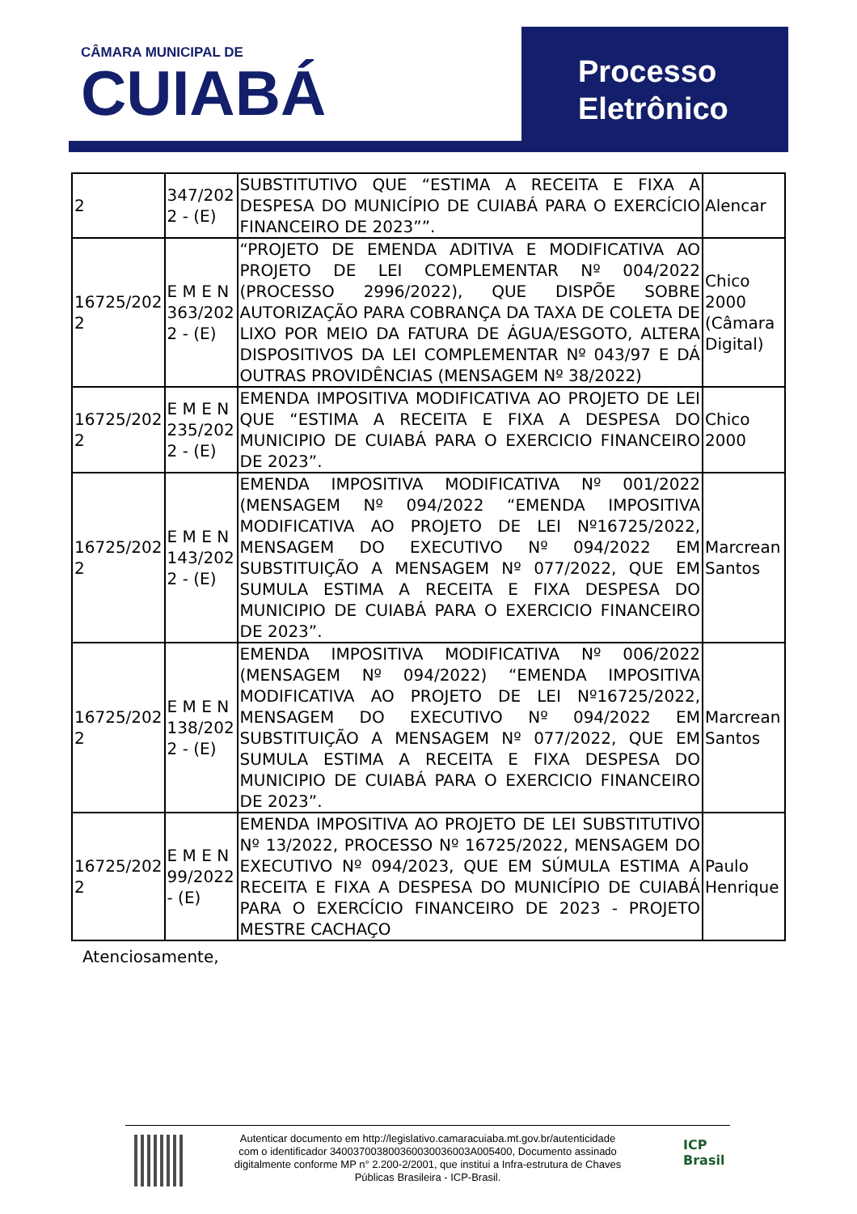CÂMARA MUNICIPAL DE
CUIABÁ
Processo
Eletrônico
| 2 | 347/202 2 - (E) | SUBSTITUTIVO QUE “ESTIMA A RECEITA E FIXA A DESPESA DO MUNICÍPIO DE CUIABÁ PARA O EXERCÍCIO FINANCEIRO DE 2023””. | Alencar |
| 16725/202 2 | E M E N 363/202 2 - (E) | “PROJETO DE EMENDA ADITIVA E MODIFICATIVA AO PROJETO DE LEI COMPLEMENTAR Nº 004/2022 (PROCESSO 2996/2022), QUE DISPÕE SOBRE AUTORIZAÇÃO PARA COBRANÇA DA TAXA DE COLETA DE LIXO POR MEIO DA FATURA DE ÁGUA/ESGOTO, ALTERA DISPOSITIVOS DA LEI COMPLEMENTAR Nº 043/97 E DÁ OUTRAS PROVIDÊNCIAS (MENSAGEM Nº 38/2022) | Chico 2000 (Câmara Digital) |
| 16725/202 2 | E M E N 235/202 2 - (E) | EMENDA IMPOSITIVA MODIFICATIVA AO PROJETO DE LEI QUE “ESTIMA A RECEITA E FIXA A DESPESA DO MUNICIPIO DE CUIABÁ PARA O EXERCICIO FINANCEIRO DE 2023”. | Chico 2000 |
| 16725/202 2 | E M E N 143/202 2 - (E) | EMENDA IMPOSITIVA MODIFICATIVA Nº 001/2022 (MENSAGEM Nº 094/2022 “EMENDA IMPOSITIVA MODIFICATIVA AO PROJETO DE LEI Nº16725/2022, MENSAGEM DO EXECUTIVO Nº 094/2022 EM SUBSTITUIÇÃO A MENSAGEM Nº 077/2022, QUE EM SUMULA ESTIMA A RECEITA E FIXA DESPESA DO MUNICIPIO DE CUIABÁ PARA O EXERCICIO FINANCEIRO DE 2023”. | Marcrean Santos |
| 16725/202 2 | E M E N 138/202 2 - (E) | EMENDA IMPOSITIVA MODIFICATIVA Nº 006/2022 (MENSAGEM Nº 094/2022) “EMENDA IMPOSITIVA MODIFICATIVA AO PROJETO DE LEI Nº16725/2022, MENSAGEM DO EXECUTIVO Nº 094/2022 EM SUBSTITUIÇÃO A MENSAGEM Nº 077/2022, QUE EM SUMULA ESTIMA A RECEITA E FIXA DESPESA DO MUNICIPIO DE CUIABÁ PARA O EXERCICIO FINANCEIRO DE 2023”. | Marcrean Santos |
| 16725/202 2 | E M E N 99/2022 - (E) | EMENDA IMPOSITIVA AO PROJETO DE LEI SUBSTITUTIVO Nº 13/2022, PROCESSO Nº 16725/2022, MENSAGEM DO EXECUTIVO Nº 094/2023, QUE EM SÚMULA ESTIMA A RECEITA E FIXA A DESPESA DO MUNICÍPIO DE CUIABÁ PARA O EXERCÍCIO FINANCEIRO DE 2023 - PROJETO MESTRE CACHAÇO | Paulo Henrique |
Atenciosamente,
Autenticar documento em http://legislativo.camaracuiaba.mt.gov.br/autenticidade
com o identificador 340037003800360030036003A005400, Documento assinado
digitalmente conforme MP n° 2.200-2/2001, que institui a Infra-estrutura de Chaves
Públicas Brasileira - ICP-Brasil.
ICP
Brasil